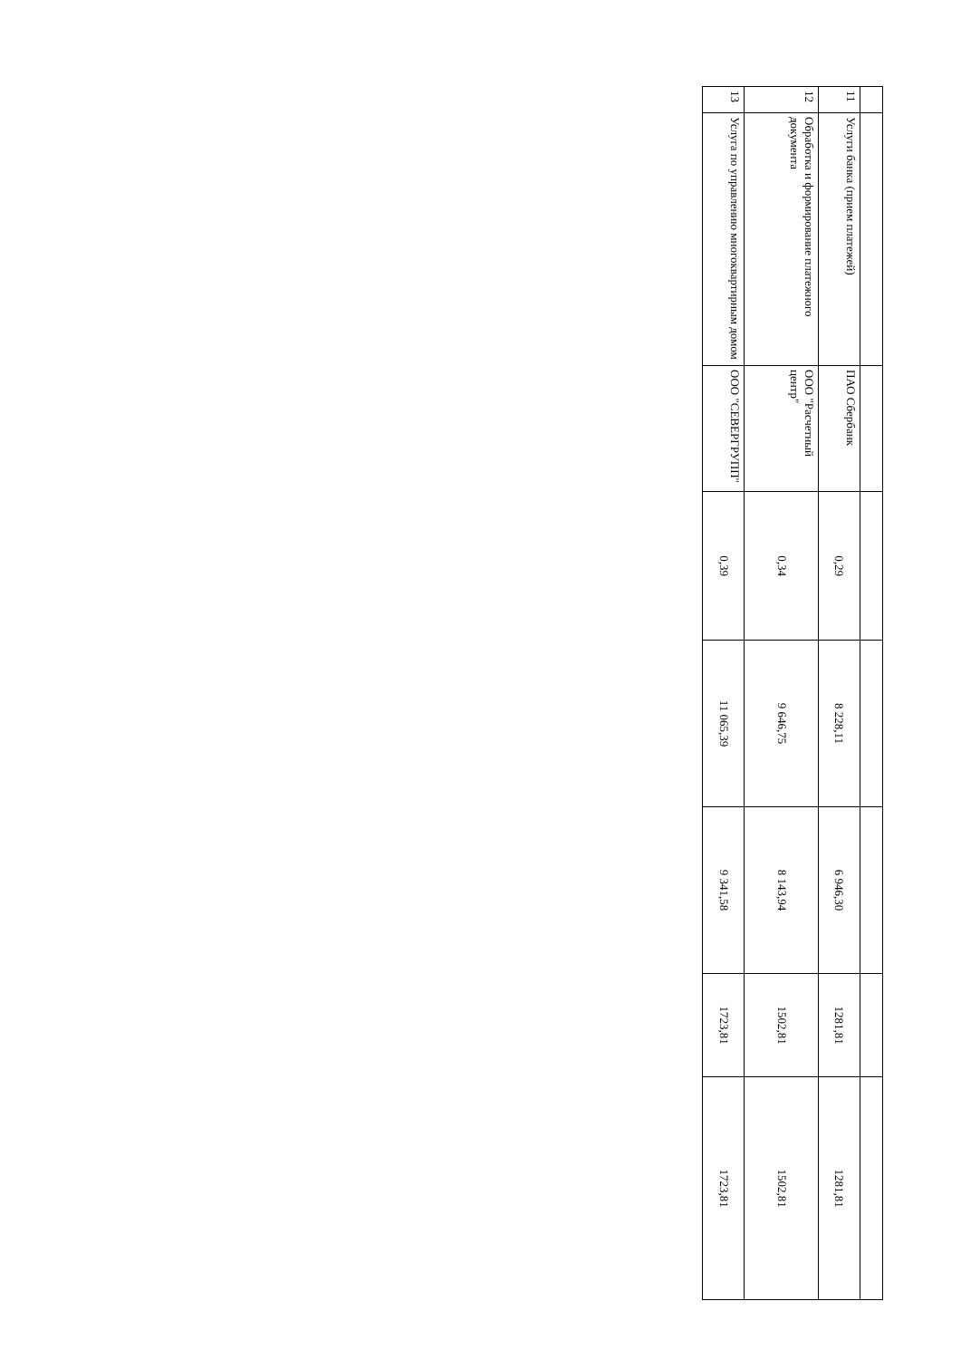| 11 | Услуги банка (прием платежей) | ПАО Сбербанк | 0,29 | 8 228,11 | 6 946,30 | 1281,81 | 1281,81 |
| 12 | Обработка и формирование платежного документа | ООО "Расчетный центр" | 0,34 | 9 646,75 | 8 143,94 | 1502,81 | 1502,81 |
| 13 | Услуга по управлению многоквартирным домом | ООО "СЕВЕРГРУПП" | 0,39 | 11 065,39 | 9 341,58 | 1723,81 | 1723,81 |